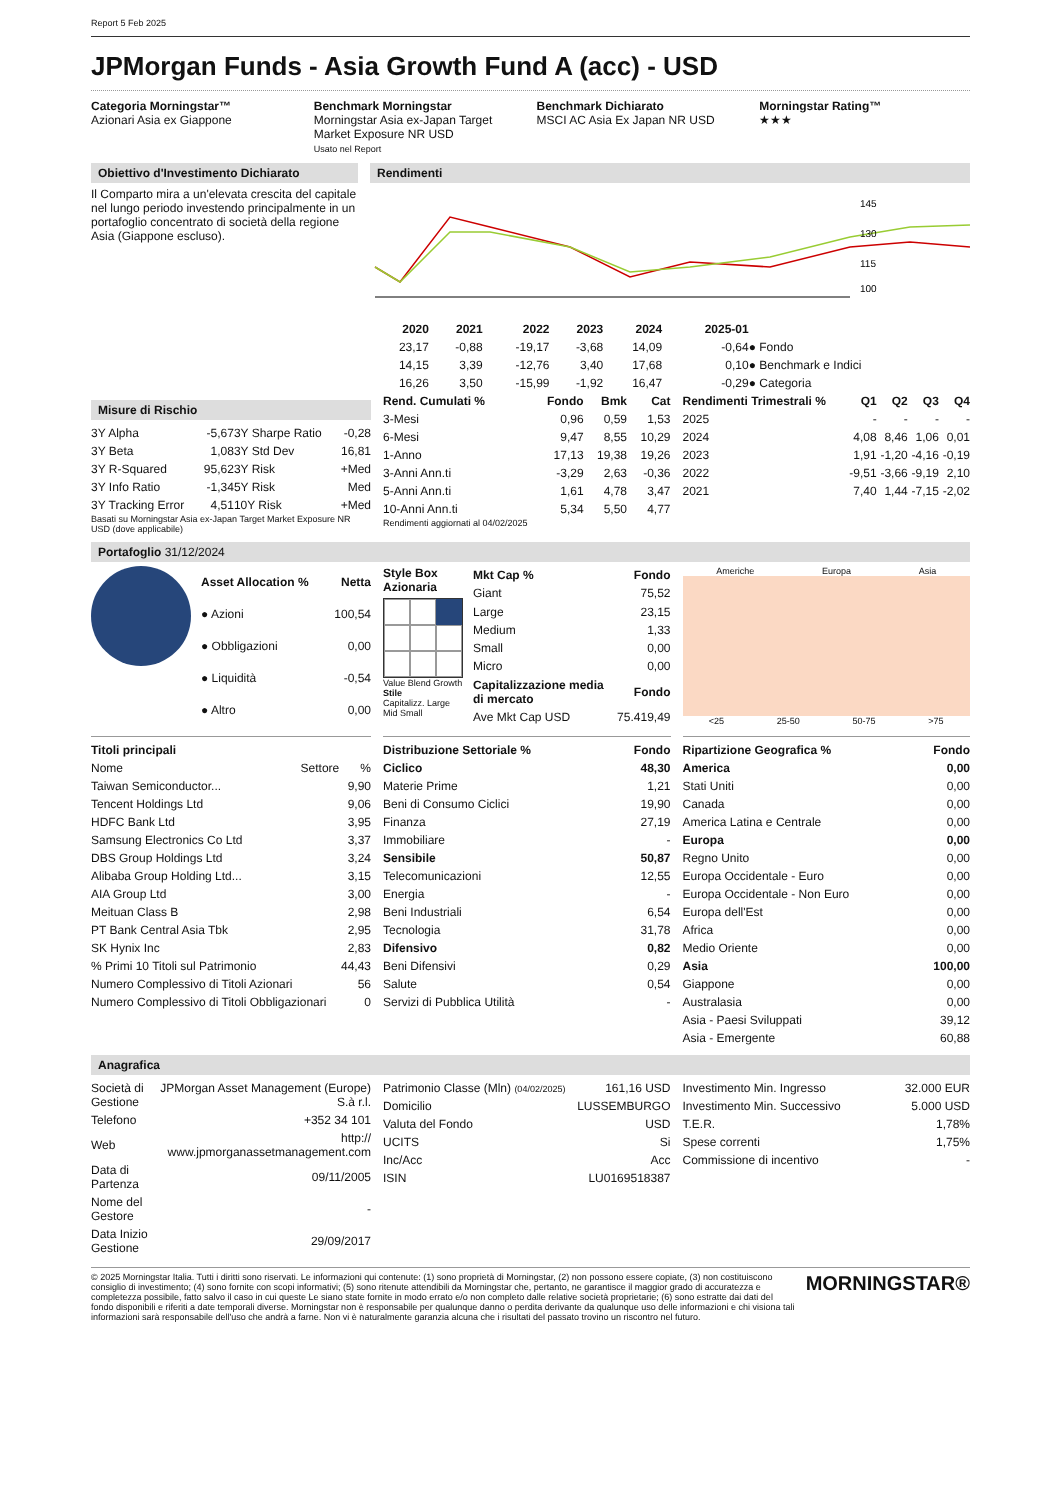Report 5 Feb 2025
JPMorgan Funds - Asia Growth Fund A (acc) - USD
Categoria Morningstar™
Azionari Asia ex Giappone
Benchmark Morningstar
Morningstar Asia ex-Japan Target Market Exposure NR USD
Usato nel Report
Benchmark Dichiarato
MSCI AC Asia Ex Japan NR USD
Morningstar Rating™
★★★
Obiettivo d'Investimento Dichiarato
Il Comparto mira a un'elevata crescita del capitale nel lungo periodo investendo principalmente in un portafoglio concentrato di società della regione Asia (Giappone escluso).
Rendimenti
145
130
115
100
| | 2020 | 2021 | 2022 | 2023 | 2024 | 2025-01 | |
| --- | --- | --- | --- | --- | --- | --- | --- |
| | 23,17 | -0,88 | -19,17 | -3,68 | 14,09 | -0,64 | ● Fondo |
| | 14,15 | 3,39 | -12,76 | 3,40 | 17,68 | 0,10 | ● Benchmark e Indici |
| | 16,26 | 3,50 | -15,99 | -1,92 | 16,47 | -0,29 | ● Categoria |
Misure di Rischio
| 3Y Alpha | -5,67 | 3Y Sharpe Ratio | -0,28 |
| 3Y Beta | 1,08 | 3Y Std Dev | 16,81 |
| 3Y R-Squared | 95,62 | 3Y Risk | +Med |
| 3Y Info Ratio | -1,34 | 5Y Risk | Med |
| 3Y Tracking Error | 4,51 | 10Y Risk | +Med |
Basati su Morningstar Asia ex-Japan Target Market Exposure NR USD (dove applicabile)
| Rend. Cumulati % | Fondo | Bmk | Cat |
| --- | --- | --- | --- |
| 3-Mesi | 0,96 | 0,59 | 1,53 |
| 6-Mesi | 9,47 | 8,55 | 10,29 |
| 1-Anno | 17,13 | 19,38 | 19,26 |
| 3-Anni Ann.ti | -3,29 | 2,63 | -0,36 |
| 5-Anni Ann.ti | 1,61 | 4,78 | 3,47 |
| 10-Anni Ann.ti | 5,34 | 5,50 | 4,77 |
Rendimenti aggiornati al 04/02/2025
| Rendimenti Trimestrali % | Q1 | Q2 | Q3 | Q4 |
| --- | --- | --- | --- | --- |
| 2025 | - | - | - | - |
| 2024 | 4,08 | 8,46 | 1,06 | 0,01 |
| 2023 | 1,91 | -1,20 | -4,16 | -0,19 |
| 2022 | -9,51 | -3,66 | -9,19 | 2,10 |
| 2021 | 7,40 | 1,44 | -7,15 | -2,02 |
Portafoglio 31/12/2024
| Asset Allocation % | Netta |
| --- | --- |
| ● Azioni | 100,54 |
| ● Obbligazioni | 0,00 |
| ● Liquidità | -0,54 |
| ● Altro | 0,00 |
Style Box Azionaria
Value Blend Growth
Stile
Capitalizz. Large Mid Small
| Mkt Cap % | Fondo |
| --- | --- |
| Giant | 75,52 |
| Large | 23,15 |
| Medium | 1,33 |
| Small | 0,00 |
| Micro | 0,00 |
| Capitalizzazione media di mercato | Fondo |
| Ave Mkt Cap USD | 75.419,49 |
Americhe Europa Asia
<25 25-50 50-75 >75
| Titoli principali | | |
| --- | --- | --- |
| Nome | Settore | % |
| Taiwan Semiconductor... | | 9,90 |
| Tencent Holdings Ltd | | 9,06 |
| HDFC Bank Ltd | | 3,95 |
| Samsung Electronics Co Ltd | | 3,37 |
| DBS Group Holdings Ltd | | 3,24 |
| Alibaba Group Holding Ltd... | | 3,15 |
| AIA Group Ltd | | 3,00 |
| Meituan Class B | | 2,98 |
| PT Bank Central Asia Tbk | | 2,95 |
| SK Hynix Inc | | 2,83 |
| % Primi 10 Titoli sul Patrimonio | | 44,43 |
| Numero Complessivo di Titoli Azionari | | 56 |
| Numero Complessivo di Titoli Obbligazionari | | 0 |
| Distribuzione Settoriale % | Fondo |
| --- | --- |
| Ciclico | 48,30 |
| Materie Prime | 1,21 |
| Beni di Consumo Ciclici | 19,90 |
| Finanza | 27,19 |
| Immobiliare | - |
| Sensibile | 50,87 |
| Telecomunicazioni | 12,55 |
| Energia | - |
| Beni Industriali | 6,54 |
| Tecnologia | 31,78 |
| Difensivo | 0,82 |
| Beni Difensivi | 0,29 |
| Salute | 0,54 |
| Servizi di Pubblica Utilità | - |
| Ripartizione Geografica % | Fondo |
| --- | --- |
| America | 0,00 |
| Stati Uniti | 0,00 |
| Canada | 0,00 |
| America Latina e Centrale | 0,00 |
| Europa | 0,00 |
| Regno Unito | 0,00 |
| Europa Occidentale - Euro | 0,00 |
| Europa Occidentale - Non Euro | 0,00 |
| Europa dell'Est | 0,00 |
| Africa | 0,00 |
| Medio Oriente | 0,00 |
| Asia | 100,00 |
| Giappone | 0,00 |
| Australasia | 0,00 |
| Asia - Paesi Sviluppati | 39,12 |
| Asia - Emergente | 60,88 |
Anagrafica
| Società di Gestione | JPMorgan Asset Management (Europe) S.à r.l. |
| Telefono | +352 34 101 |
| Web | http:// www.jpmorganassetmanagement.com |
| Data di Partenza | 09/11/2005 |
| Nome del Gestore | - |
| Data Inizio Gestione | 29/09/2017 |
| Patrimonio Classe (Mln) (04/02/2025) | 161,16 USD |
| Domicilio | LUSSEMBURGO |
| Valuta del Fondo | USD |
| UCITS | Si |
| Inc/Acc | Acc |
| ISIN | LU0169518387 |
| Investimento Min. Ingresso | 32.000 EUR |
| Investimento Min. Successivo | 5.000 USD |
| T.E.R. | 1,78% |
| Spese correnti | 1,75% |
| Commissione di incentivo | - |
© 2025 Morningstar Italia. Tutti i diritti sono riservati. Le informazioni qui contenute: (1) sono proprietà di Morningstar, (2) non possono essere copiate, (3) non costituiscono consiglio di investimento; (4) sono fornite con scopi informativi; (5) sono ritenute attendibili da Morningstar che, pertanto, ne garantisce il maggior grado di accuratezza e completezza possibile, fatto salvo il caso in cui queste Le siano state fornite in modo errato e/o non completo dalle relative società proprietarie; (6) sono estratte dai dati del fondo disponibili e riferiti a date temporali diverse. Morningstar non è responsabile per qualunque danno o perdita derivante da qualunque uso delle informazioni e chi visiona tali informazioni sarà responsabile dell'uso che andrà a farne. Non vi è naturalmente garanzia alcuna che i risultati del passato trovino un riscontro nel futuro.
MORNINGSTAR®